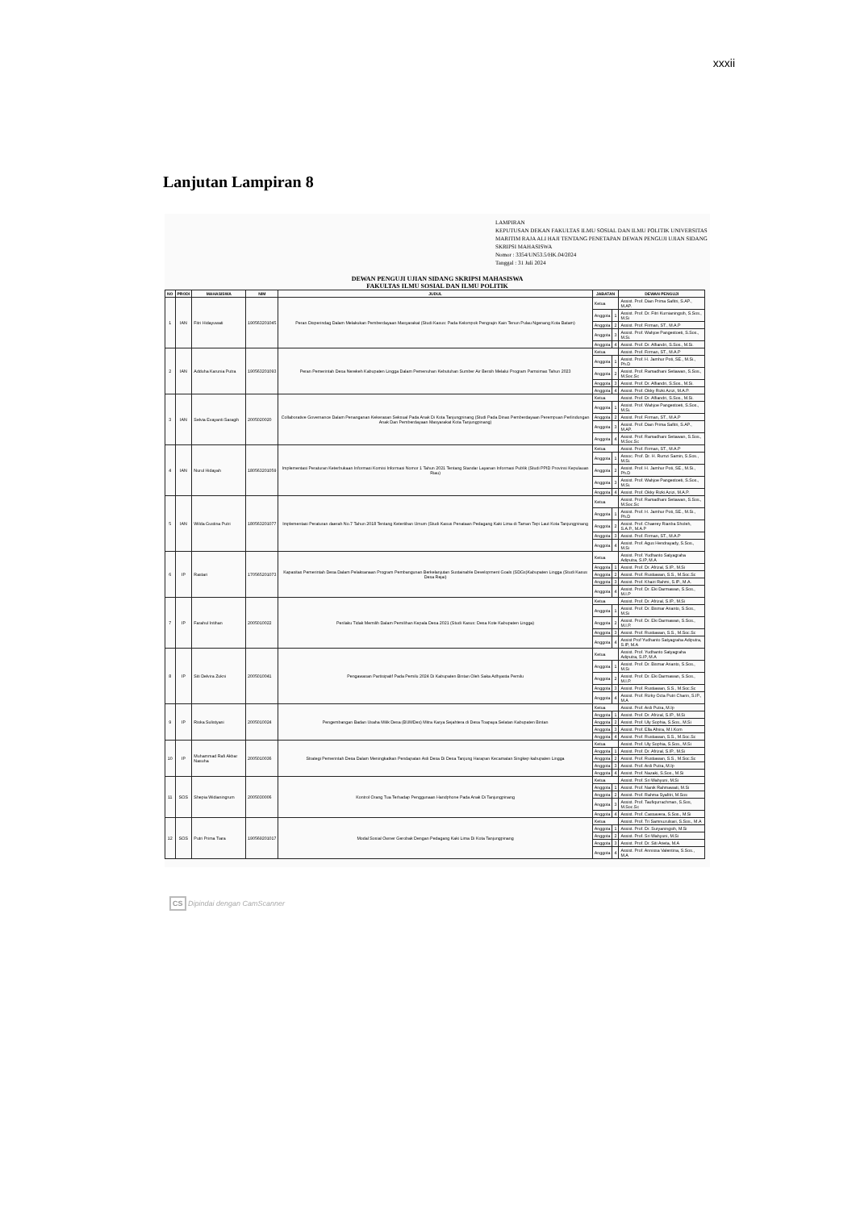xxxii
Lanjutan Lampiran 8
LAMPIRAN
KEPUTUSAN DEKAN FAKULTAS ILMU SOSIAL DAN ILMU POLITIK UNIVERSITAS MARITIM RAJA ALI HAJI TENTANG PENETAPAN DEWAN PENGUJI UJIAN SIDANG SKRIPSI MAHASISWA
Nomor : 3354/UN53.5/HK.04/2024
Tanggal : 31 Juli 2024
DEWAN PENGUJI UJIAN SIDANG SKRIPSI MAHASISWA
FAKULTAS ILMU SOSIAL DAN ILMU POLITIK
| NO | PRODI | MAHASISWA | NIM | JUDUL | JABATAN | | DEWAN PENGUJI |
| --- | --- | --- | --- | --- | --- | --- | --- |
| 1 | IAN | Fitri Hidayuwati | 190563201045 | Peran Disperindag Dalam Melakukan Pemberdayaan Masyarakat (Studi Kasus: Pada Kelompok Pengrajin Kain Tenun Pulau Ngenang Kota Batam) | Ketua | | Assist. Prof. Dian Prima Safitri, S.AP., M.AP. |
| | | | | | Anggota | 1 | Assist. Prof. Dr. Fitri Kurnianingsih, S.Sos., M.Si |
| | | | | | Anggota | 2 | Assist. Prof. Firman, ST., M.A.P |
| | | | | | Anggota | 3 | Assist. Prof. Wahjoe Pangestoeti, S.Sos., M.Si. |
| | | | | | Anggota | 4 | Assist. Prof. Dr. Alfiandri, S.Sos., M.Si. |
| 2 | IAN | Adduha Karunia Putra | 190563201093 | Peran Pemerintah Desa Nerekeh Kabupaten Lingga Dalam Pemenuhan Kebutuhan Sumber Air Bersih Melalui Program Pamsimas Tahun 2023 | Ketua | | Assist. Prof. Firman, ST., M.A.P |
| | | | | | Anggota | 1 | Assist. Prof. H. Jamhur Poti, SE., M.Si., Ph.D |
| | | | | | Anggota | 2 | Assist. Prof. Ramadhani Setiawan, S.Sos., M.Soc.Sc |
| | | | | | Anggota | 3 | Assist. Prof. Dr. Alfiandri, S.Sos., M.Si. |
| | | | | | Anggota | 4 | Assist. Prof. Okky Rizki Azizi, M.A.P. |
| 3 | IAN | Selvia Evayanti Saragih | 2005020020 | Collaborative Governance Dalam Penanganan Kekerasan Seksual Pada Anak Di Kota Tanjungpinang (Studi Pada Dinas Pemberdayaan Perempuan Perlindungan Anak Dan Pemberdayaan Masyarakat Kota Tanjungpinang) | Ketua | | Assist. Prof. Dr. Alfiandri, S.Sos., M.Si. |
| | | | | | Anggota | 1 | Assist. Prof. Wahjoe Pangestoeti, S.Sos., M.Si. |
| | | | | | Anggota | 2 | Assist. Prof. Firman, ST., M.A.P |
| | | | | | Anggota | 3 | Assist. Prof. Dian Prima Safitri, S.AP., M.AP. |
| | | | | | Anggota | 4 | Assist. Prof. Ramadhani Setiawan, S.Sos., M.Soc.Sc |
| 4 | IAN | Nurul Hidayah | 180563201059 | Implementasi Peraturan Keterbukaan Informasi Komisi Informasi Nomor 1 Tahun 2021 Tentang Standar Layanan Informasi Publik (Studi PPID Provinsi Kepulauan Riau) | Ketua | | Assist. Prof. Firman, ST., M.A.P |
| | | | | | Anggota | 1 | Assoc. Prof. Dr. H. Rumzi Samin, S.Sos., M.Si. |
| | | | | | Anggota | 2 | Assist. Prof. H. Jamhur Poti, SE., M.Si., Ph.D |
| | | | | | Anggota | 3 | Assist. Prof. Wahjoe Pangestoeti, S.Sos., M.Si. |
| | | | | | Anggota | 4 | Assist. Prof. Okky Rizki Azizi, M.A.P. |
| 5 | IAN | Wilda Gustina Putri | 180563201077 | Implementasi Peraturan daerah No.7 Tahun 2018 Tentang Ketertiban Umum (Studi Kasus Penataan Pedagang Kaki Lima di Taman Tepi Laut Kota Tanjungpinang | Ketua | | Assist. Prof. Ramadhani Setiawan, S.Sos., M.Soc.Sc |
| | | | | | Anggota | 1 | Assist. Prof. H. Jamhur Poti, SE., M.Si., Ph.D |
| | | | | | Anggota | 2 | Assist. Prof. Chaerey Rianba Sholeh, S.A.P., M.A.P |
| | | | | | Anggota | 3 | Assist. Prof. Firman, ST., M.A.P |
| | | | | | Anggota | 4 | Assist. Prof. Agus Hendrayady, S.Sos., M.Si |
| 6 | IP | Rastari | 170565201073 | Kapasitas Pemerintah Desa Dalam Pelaksanaan Program Pembangunan Berkelanjutan Sustainable Development Goals (SDGs)Kabupaten Lingga (Studi Kasus Desa Rejai) | Ketua | | Assist. Prof. Yudhanto Satyagraha Adiputra, S.IP, M.A |
| | | | | | Anggota | 1 | Assist. Prof. Dr. Afrizal, S.IP., M.Si |
| | | | | | Anggota | 2 | Assist. Prof. Rustiawan, S.S., M.Soc.Sc |
| | | | | | Anggota | 3 | Assist. Prof. Khairi Rahmi, S.IP., M.A. |
| | | | | | Anggota | 4 | Assist. Prof. Dr. Eki Darmawan, S.Sos., M.I.P |
| 7 | IP | Farahul Intihan | 2005010022 | Perilaku Tidak Memilih Dalam Pemilihan Kepala Desa 2021 (Studi Kasus: Desa Kote Kabupaten Lingga) | Ketua | | Assist. Prof. Dr. Afrizal, S.IP., M.Si |
| | | | | | Anggota | 1 | Assist. Prof. Dr. Bismar Arianto, S.Sos., M.Si |
| | | | | | Anggota | 2 | Assist. Prof. Dr. Eki Darmawan, S.Sos., M.I.P. |
| | | | | | Anggota | 3 | Assist. Prof. Rustiawan, S.S., M.Soc.Sc |
| | | | | | Anggota | 4 | Assist Prof Yudhanto Satyagraha Adiputra, S.IP, M.A |
| 8 | IP | Siti Delvira Zukni | 2005010041 | Pengawasan Partisipatif Pada Pemilu 2024 Di Kabupaten Bintan Oleh Saka Adhyasta Pemilu | Ketua | | Assist. Prof. Yudhanto Satyagraha Adiputra, S.IP, M.A |
| | | | | | Anggota | 1 | Assist. Prof. Dr. Bismar Arianto, S.Sos., M.Si |
| | | | | | Anggota | 2 | Assist. Prof. Dr. Eki Darmawan, S.Sos., M.I.P. |
| | | | | | Anggota | 3 | Assist. Prof. Rustiawan, S.S., M.Soc.Sc |
| | | | | | Anggota | 4 | Assist. Prof. Rizky Octa Putri Charin, S.IP., M.A |
| 9 | IP | Riska Sulistyani | 2005010024 | Pengembangan Badan Usaha Milik Desa (BUMDes) Mitra Karya Sejahtera di Desa Toapaya Selatan Kabupaten Bintan | Ketua | | Assist. Prof. Ardi Putra, M.Ip |
| | | | | | Anggota | 1 | Assist. Prof. Dr. Afrizal, S.IP., M.Si |
| | | | | | Anggota | 2 | Assist. Prof. Uly Sophia, S.Sos., M.Si |
| | | | | | Anggota | 3 | Assist. Prof. Ella Afnira, M.I.Kom |
| | | | | | Anggota | 4 | Assist. Prof. Rustiawan, S.S., M.Soc.Sc |
| 10 | IP | Muhammad Rafi Akbar Nasuha | 2005010036 | Strategi Pemerintah Desa Dalam Meningkatkan Pendapatan Asli Desa Di Desa Tanjung Harapan Kecamatan Singkep kabupaten Lingga | Ketua | | Assist. Prof. Uly Sophia, S.Sos., M.Si |
| | | | | | Anggota | 1 | Assist. Prof. Dr. Afrizal, S.IP., M.Si |
| | | | | | Anggota | 2 | Assist. Prof. Rustiawan, S.S., M.Soc.Sc |
| | | | | | Anggota | 3 | Assist. Prof. Ardi Putra, M.Ip |
| | | | | | Anggota | 4 | Assist. Prof. Nazaki, S.Sos., M.Si |
| 11 | SOS | Shepia Widianingrum | 2005030006 | Kontrol Orang Tua Terhadap Penggunaan Handphone Pada Anak Di Tanjungpinang | Ketua | | Assist. Prof. Sri Wahyuni, M.Si |
| | | | | | Anggota | 1 | Assist. Prof. Nanik Rahmawati, M.Si |
| | | | | | Anggota | 2 | Assist. Prof. Rahma Syafitri, M.Sos |
| | | | | | Anggota | 3 | Assist. Prof. Taufiqurrachman, S.Sos, M.Soc.Sc |
| | | | | | Anggota | 4 | Assist. Prof. Cassavera, S.Sos., M.Si |
| 12 | SOS | Putri Prima Tiara | 190569201017 | Modal Sosial Owner Gerobak Dengan Pedagang Kaki Lima Di Kota Tanjungpinang | Ketua | | Assist. Prof. Tri Samnuzulsari, S.Sos., M.A |
| | | | | | Anggota | 1 | Assist. Prof. Dr. Suryaningsih, M.Si |
| | | | | | Anggota | 2 | Assist. Prof. Sri Wahyuni, M.Si |
| | | | | | Anggota | 3 | Assist. Prof. Dr. Siti Arieta, M.A |
| | | | | | Anggota | 4 | Assist. Prof. Annissa Valentina, S.Sos., M.A |
CS Dipindai dengan CamScanner